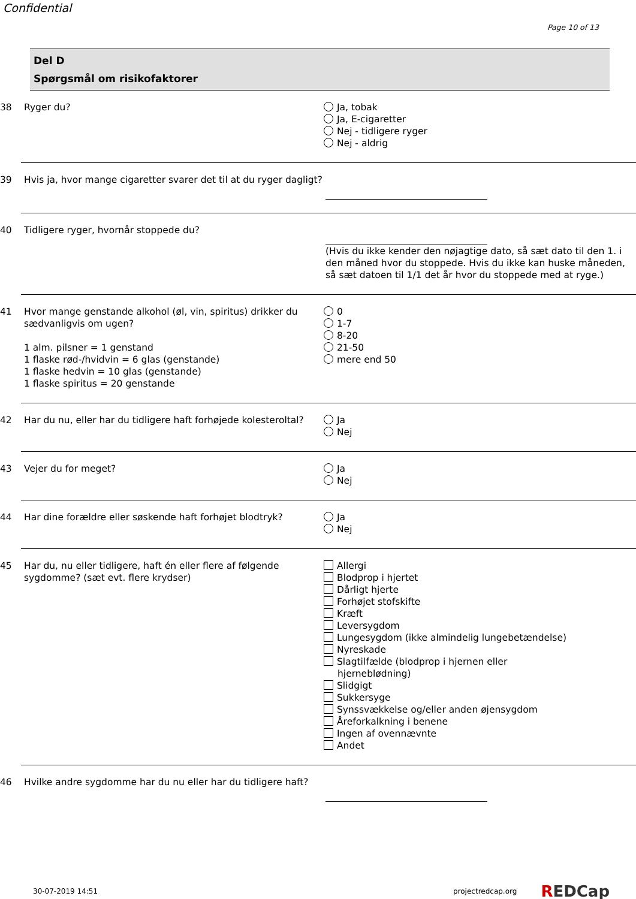Confidential
Page 10 of 13
Del D
Spørgsmål om risikofaktorer
38 Ryger du? Ja, tobak
Ja, E-cigaretter
Nej - tidligere ryger
Nej - aldrig
39 Hvis ja, hvor mange cigaretter svarer det til at du ryger dagligt?
40 Tidligere ryger, hvornår stoppede du? (Hvis du ikke kender den nøjagtige dato, så sæt dato til den 1. i den måned hvor du stoppede. Hvis du ikke kan huske måneden, så sæt datoen til 1/1 det år hvor du stoppede med at ryge.)
41 Hvor mange genstande alkohol (øl, vin, spiritus) drikker du sædvanligvis om ugen?
1 alm. pilsner = 1 genstand
1 flaske rød-/hvidvin = 6 glas (genstande)
1 flaske hedvin = 10 glas (genstande)
1 flaske spiritus = 20 genstande
0
1-7
8-20
21-50
mere end 50
42 Har du nu, eller har du tidligere haft forhøjede kolesteroltal?
Ja
Nej
43 Vejer du for meget? Ja
Nej
44 Har dine forældre eller søskende haft forhøjet blodtryk?
Ja
Nej
45 Har du, nu eller tidligere, haft én eller flere af følgende sygdomme? (sæt evt. flere krydser)
Allergi
Blodprop i hjertet
Dårligt hjerte
Forhøjet stofskifte
Kræft
Leversygdom
Lungesygdom (ikke almindelig lungebetændelse)
Nyreskade
Slagtilfælde (blodprop i hjernen eller
hjerneblødning)
Slidgigt
Sukkersyge
Synssvækkelse og/eller anden øjensygdom
Åreforkalkning i benene
Ingen af ovennævnte
Andet
46 Hvilke andre sygdomme har du nu eller har du tidligere haft?
30-07-2019 14:51 projectredcap.org REDCap